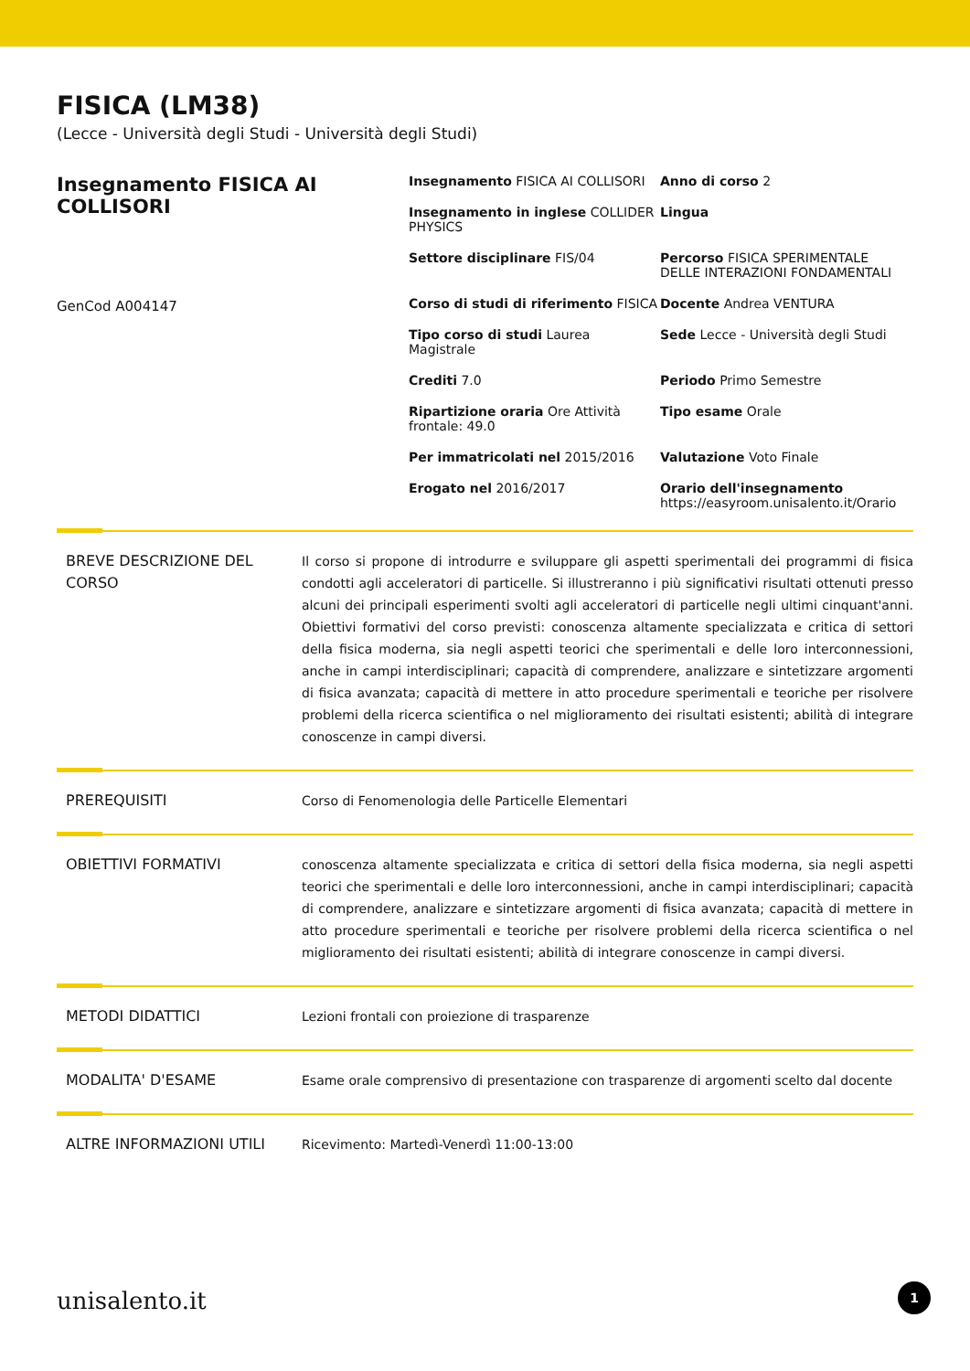FISICA (LM38)
(Lecce - Università degli Studi - Università degli Studi)
Insegnamento FISICA AI COLLISORI
GenCod A004147
Insegnamento FISICA AI COLLISORI
Anno di corso 2
Insegnamento in inglese COLLIDER PHYSICS
Lingua
Settore disciplinare FIS/04
Percorso FISICA SPERIMENTALE DELLE INTERAZIONI FONDAMENTALI
Corso di studi di riferimento FISICA
Docente Andrea VENTURA
Tipo corso di studi Laurea Magistrale
Sede Lecce - Università degli Studi
Crediti 7.0
Periodo Primo Semestre
Ripartizione oraria Ore Attività frontale: 49.0
Tipo esame Orale
Per immatricolati nel 2015/2016
Valutazione Voto Finale
Erogato nel 2016/2017
Orario dell'insegnamento
https://easyroom.unisalento.it/Orario
BREVE DESCRIZIONE DEL CORSO
Il corso si propone di introdurre e sviluppare gli aspetti sperimentali dei programmi di fisica condotti agli acceleratori di particelle. Si illustreranno i più significativi risultati ottenuti presso alcuni dei principali esperimenti svolti agli acceleratori di particelle negli ultimi cinquant'anni. Obiettivi formativi del corso previsti: conoscenza altamente specializzata e critica di settori della fisica moderna, sia negli aspetti teorici che sperimentali e delle loro interconnessioni, anche in campi interdisciplinari; capacità di comprendere, analizzare e sintetizzare argomenti di fisica avanzata; capacità di mettere in atto procedure sperimentali e teoriche per risolvere problemi della ricerca scientifica o nel miglioramento dei risultati esistenti; abilità di integrare conoscenze in campi diversi.
PREREQUISITI Corso di Fenomenologia delle Particelle Elementari
OBIETTIVI FORMATIVI conoscenza altamente specializzata e critica di settori della fisica moderna, sia negli aspetti teorici che sperimentali e delle loro interconnessioni, anche in campi interdisciplinari; capacità di comprendere, analizzare e sintetizzare argomenti di fisica avanzata; capacità di mettere in atto procedure sperimentali e teoriche per risolvere problemi della ricerca scientifica o nel miglioramento dei risultati esistenti; abilità di integrare conoscenze in campi diversi.
METODI DIDATTICI Lezioni frontali con proiezione di trasparenze
MODALITA' D'ESAME Esame orale comprensivo di presentazione con trasparenze di argomenti scelto dal docente
ALTRE INFORMAZIONI UTILI Ricevimento: Martedì-Venerdì 11:00-13:00
unisalento.it 1